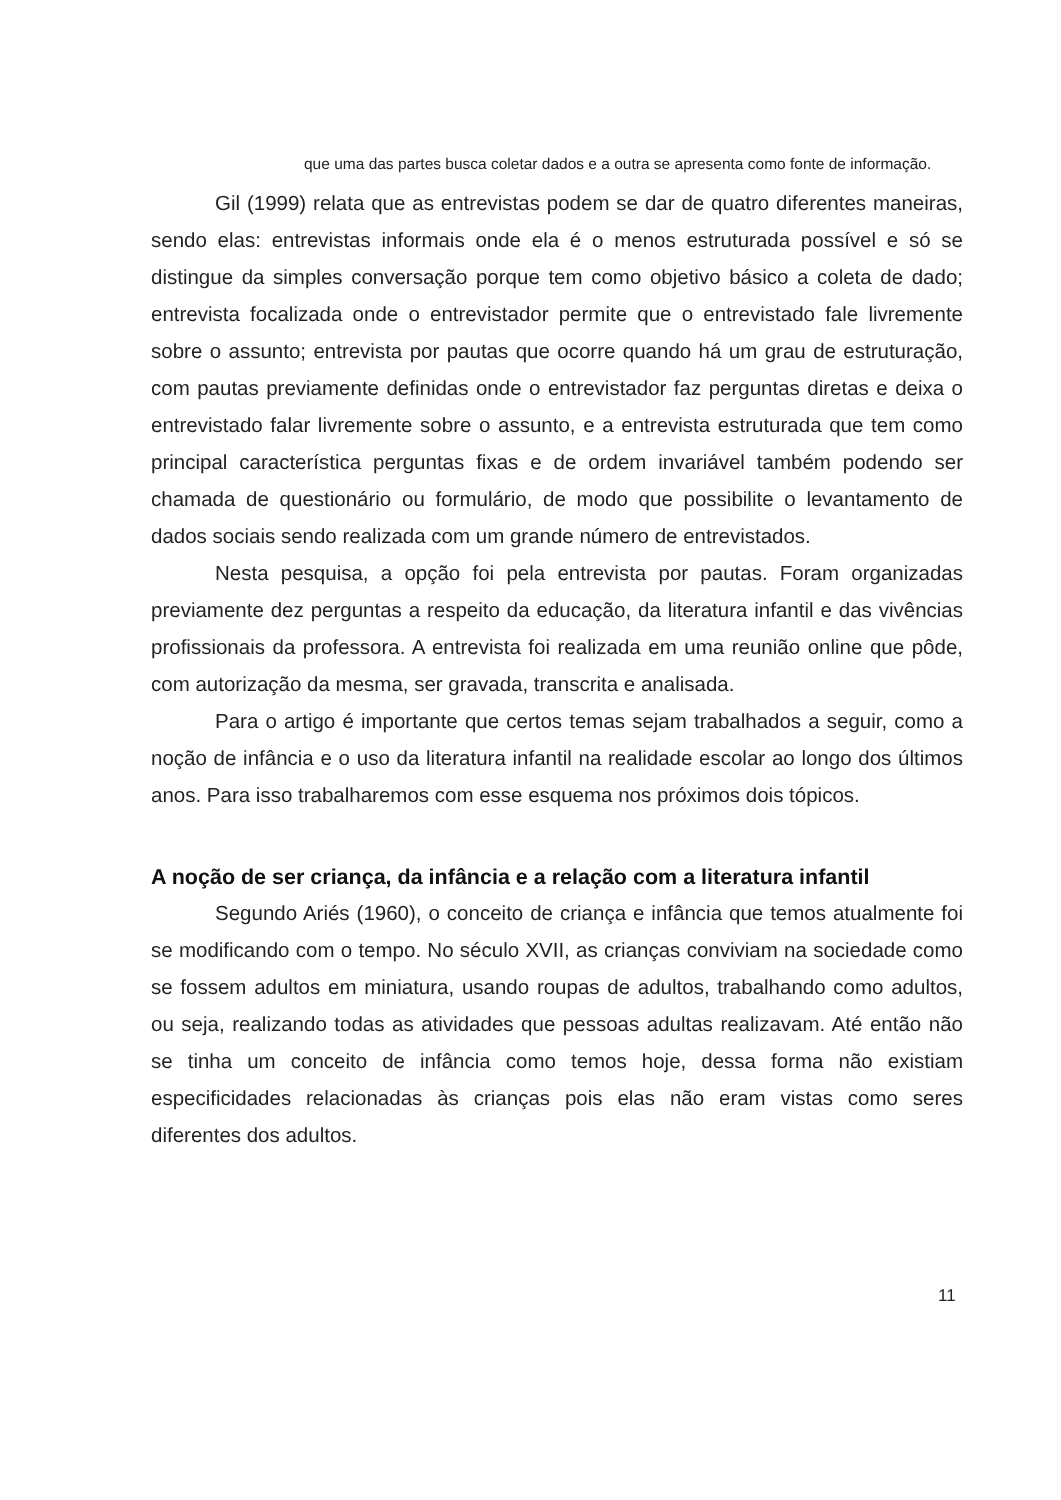que uma das partes busca coletar dados e a outra se apresenta como fonte de informação.
Gil (1999) relata que as entrevistas podem se dar de quatro diferentes maneiras, sendo elas: entrevistas informais onde ela é o menos estruturada possível e só se distingue da simples conversação porque tem como objetivo básico a coleta de dado; entrevista focalizada onde o entrevistador permite que o entrevistado fale livremente sobre o assunto; entrevista por pautas que ocorre quando há um grau de estruturação, com pautas previamente definidas onde o entrevistador faz perguntas diretas e deixa o entrevistado falar livremente sobre o assunto, e a entrevista estruturada que tem como principal característica perguntas fixas e de ordem invariável também podendo ser chamada de questionário ou formulário, de modo que possibilite o levantamento de dados sociais sendo realizada com um grande número de entrevistados.
Nesta pesquisa, a opção foi pela entrevista por pautas. Foram organizadas previamente dez perguntas a respeito da educação, da literatura infantil e das vivências profissionais da professora. A entrevista foi realizada em uma reunião online que pôde, com autorização da mesma, ser gravada, transcrita e analisada.
Para o artigo é importante que certos temas sejam trabalhados a seguir, como a noção de infância e o uso da literatura infantil na realidade escolar ao longo dos últimos anos. Para isso trabalharemos com esse esquema nos próximos dois tópicos.
A noção de ser criança, da infância e a relação com a literatura infantil
Segundo Ariés (1960), o conceito de criança e infância que temos atualmente foi se modificando com o tempo. No século XVII, as crianças conviviam na sociedade como se fossem adultos em miniatura, usando roupas de adultos, trabalhando como adultos, ou seja, realizando todas as atividades que pessoas adultas realizavam. Até então não se tinha um conceito de infância como temos hoje, dessa forma não existiam especificidades relacionadas às crianças pois elas não eram vistas como seres diferentes dos adultos.
11